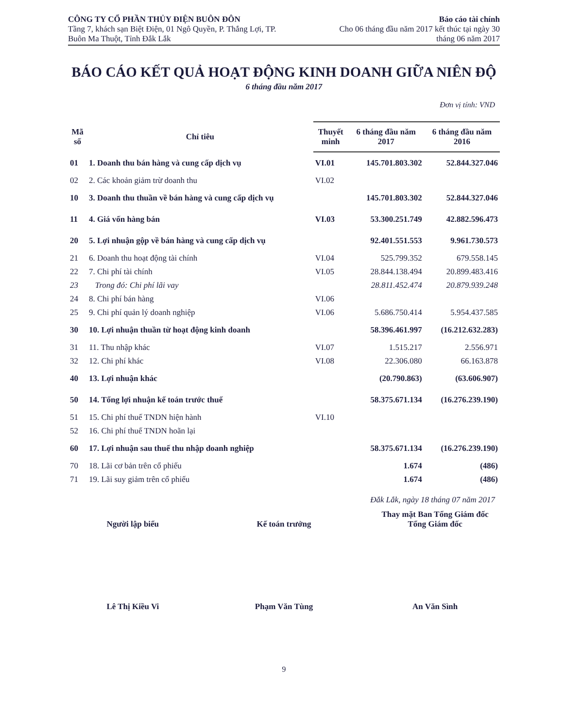CÔNG TY CỔ PHẦN THỦY ĐIỆN BUÔN ĐÔN
Tầng 7, khách sạn Biệt Điện, 01 Ngô Quyền, P. Thắng Lợi, TP.
Buôn Ma Thuột, Tỉnh Đắk Lắk
Báo cáo tài chính
Cho 06 tháng đầu năm 2017 kết thúc tại ngày 30
tháng 06 năm 2017
BÁO CÁO KẾT QUẢ HOẠT ĐỘNG KINH DOANH GIỮA NIÊN ĐỘ
6 tháng đầu năm 2017
Đơn vị tính: VND
| Mã số | Chỉ tiêu | Thuyết minh | 6 tháng đầu năm 2017 | 6 tháng đầu năm 2016 |
| --- | --- | --- | --- | --- |
| 01 | 1. Doanh thu bán hàng và cung cấp dịch vụ | VI.01 | 145.701.803.302 | 52.844.327.046 |
| 02 | 2. Các khoản giảm trừ doanh thu | VI.02 | | |
| 10 | 3. Doanh thu thuần về bán hàng và cung cấp dịch vụ | | 145.701.803.302 | 52.844.327.046 |
| 11 | 4. Giá vốn hàng bán | VI.03 | 53.300.251.749 | 42.882.596.473 |
| 20 | 5. Lợi nhuận gộp về bán hàng và cung cấp dịch vụ | | 92.401.551.553 | 9.961.730.573 |
| 21 | 6. Doanh thu hoạt động tài chính | VI.04 | 525.799.352 | 679.558.145 |
| 22 | 7. Chi phí tài chính | VI.05 | 28.844.138.494 | 20.899.483.416 |
| 23 | Trong đó: Chi phí lãi vay | | 28.811.452.474 | 20.879.939.248 |
| 24 | 8. Chi phí bán hàng | VI.06 | | |
| 25 | 9. Chi phí quản lý doanh nghiệp | VI.06 | 5.686.750.414 | 5.954.437.585 |
| 30 | 10. Lợi nhuận thuần từ hoạt động kinh doanh | | 58.396.461.997 | (16.212.632.283) |
| 31 | 11. Thu nhập khác | VI.07 | 1.515.217 | 2.556.971 |
| 32 | 12. Chi phí khác | VI.08 | 22.306.080 | 66.163.878 |
| 40 | 13. Lợi nhuận khác | | (20.790.863) | (63.606.907) |
| 50 | 14. Tổng lợi nhuận kế toán trước thuế | | 58.375.671.134 | (16.276.239.190) |
| 51 | 15. Chi phí thuế TNDN hiện hành | VI.10 | | |
| 52 | 16. Chi phí thuế TNDN hoãn lại | | | |
| 60 | 17. Lợi nhuận sau thuế thu nhập doanh nghiệp | | 58.375.671.134 | (16.276.239.190) |
| 70 | 18. Lãi cơ bản trên cổ phiếu | | 1.674 | (486) |
| 71 | 19. Lãi suy giảm trên cổ phiếu | | 1.674 | (486) |
Đắk Lắk, ngày 18 tháng 07 năm 2017
Người lập biểu
Kế toán trưởng Thay mặt Ban Tổng Giám đốc
Tổng Giám đốc
Lê Thị Kiều Vi Phạm Văn Tùng An Văn Sình
9